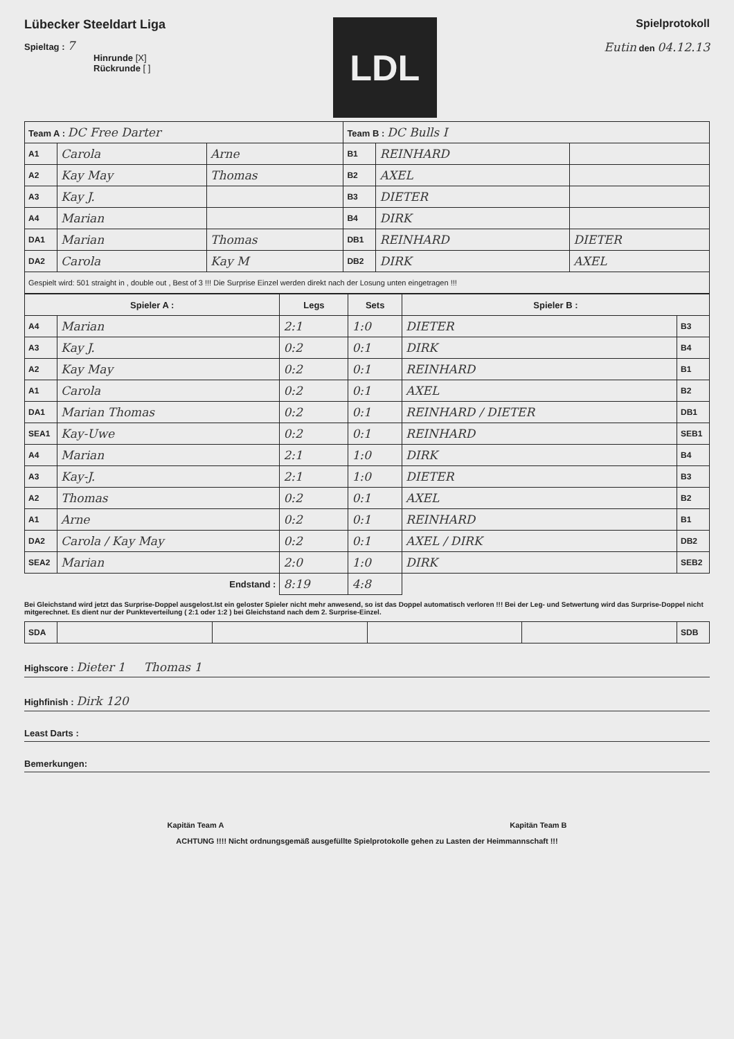Lübecker Steeldart Liga
Spieltag : 7
Hinrunde [X]
Rückrunde [ ]
LDL
Spielprotokoll
Eutin den 04.12.13
| Team A : DC Free Darter | | | Team B : DC Bulls I | | |
| A1 | Carola | Arne | B1 | REINHARD | |
| A2 | Kay May | Thomas | B2 | AXEL | |
| A3 | Kay J. | | B3 | DIETER | |
| A4 | Marian | | B4 | DIRK | |
| DA1 | Marian | Thomas | DB1 | REINHARD | DIETER |
| DA2 | Carola | Kay M | DB2 | DIRK | AXEL |
| Gespielt wird: 501 straight in , double out , Best of 3 !!! Die Surprise Einzel werden direkt nach der Losung unten eingetragen !!! | | | | | |
| Spieler A : | | Legs | Sets | Spieler B : | |
| --- | --- | --- | --- | --- | --- |
| A4 | Marian | 2:1 | 1:0 | DIETER | B3 |
| A3 | Kay J. | 0:2 | 0:1 | DIRK | B4 |
| A2 | Kay May | 0:2 | 0:1 | REINHARD | B1 |
| A1 | Carola | 0:2 | 0:1 | AXEL | B2 |
| DA1 | Marian Thomas | 0:2 | 0:1 | REINHARD / DIETER | DB1 |
| SEA1 | Kay-Uwe | 0:2 | 0:1 | REINHARD | SEB1 |
| A4 | Marian | 2:1 | 1:0 | DIRK | B4 |
| A3 | Kay-J. | 2:1 | 1:0 | DIETER | B3 |
| A2 | Thomas | 0:2 | 0:1 | AXEL | B2 |
| A1 | Arne | 0:2 | 0:1 | REINHARD | B1 |
| DA2 | Carola / Kay May | 0:2 | 0:1 | AXEL / DIRK | DB2 |
| SEA2 | Marian | 2:0 | 1:0 | DIRK | SEB2 |
| Endstand : | | 8:19 | 4:8 | | |
Bei Gleichstand wird jetzt das Surprise-Doppel ausgelost.Ist ein geloster Spieler nicht mehr anwesend, so ist das Doppel automatisch verloren !!! Bei der Leg- und Setwertung wird das Surprise-Doppel nicht mitgerechnet. Es dient nur der Punkteverteilung ( 2:1 oder 1:2 ) bei Gleichstand nach dem 2. Surprise-Einzel.
| SDA | | | | | SDB |
Highscore : Dieter 1 Thomas 1
Highfinish : Dirk 120
Least Darts :
Bemerkungen:
Kapitän Team A Kapitän Team B
ACHTUNG !!!! Nicht ordnungsgemäß ausgefüllte Spielprotokolle gehen zu Lasten der Heimmannschaft !!!